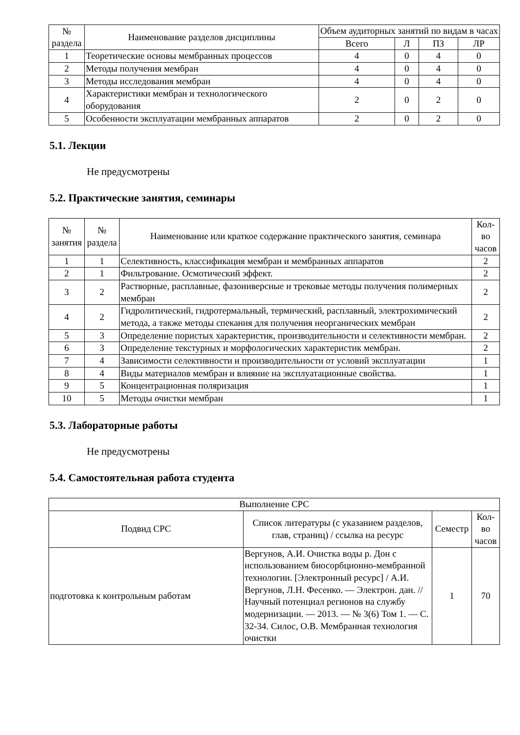| № раздела | Наименование разделов дисциплины | Объем аудиторных занятий по видам в часах | | | |
| --- | --- | --- | --- | --- | --- |
| | | Всего | Л | ПЗ | ЛР |
| 1 | Теоретические основы мембранных процессов | 4 | 0 | 4 | 0 |
| 2 | Методы получения мембран | 4 | 0 | 4 | 0 |
| 3 | Методы исследования мембран | 4 | 0 | 4 | 0 |
| 4 | Характеристики мембран и технологического оборудования | 2 | 0 | 2 | 0 |
| 5 | Особенности эксплуатации мембранных аппаратов | 2 | 0 | 2 | 0 |
5.1. Лекции
Не предусмотрены
5.2. Практические занятия, семинары
| № занятия | № раздела | Наименование или краткое содержание практического занятия, семинара | Кол-во часов |
| --- | --- | --- | --- |
| 1 | 1 | Селективность, классификация мембран и мембранных аппаратов | 2 |
| 2 | 1 | Фильтрование. Осмотический эффект. | 2 |
| 3 | 2 | Растворные, расплавные, фазоинверсные и трековые методы получения полимерных мембран | 2 |
| 4 | 2 | Гидролитический, гидротермальный, термический, расплавный, электрохимический метода, а также методы спекания для получения неорганических мембран | 2 |
| 5 | 3 | Определение пористых характеристик, производительности и селективности мембран. | 2 |
| 6 | 3 | Определение текстурных и морфологических характеристик мембран. | 2 |
| 7 | 4 | Зависимости селективности и производительности от условий эксплуатации | 1 |
| 8 | 4 | Виды материалов мембран и влияние на эксплуатационные свойства. | 1 |
| 9 | 5 | Концентрационная поляризация | 1 |
| 10 | 5 | Методы очистки мембран | 1 |
5.3. Лабораторные работы
Не предусмотрены
5.4. Самостоятельная работа студента
| Выполнение СРС | | | |
| --- | --- | --- | --- |
| Подвид СРС | Список литературы (с указанием разделов, глав, страниц) / ссылка на ресурс | Семестр | Кол-во часов |
| подготовка к контрольным работам | Вергунов, А.И. Очистка воды р. Дон с использованием биосорбционно-мембранной технологии. [Электронный ресурс] / А.И. Вергунов, Л.Н. Фесенко. — Электрон. дан. // Научный потенциал регионов на службу модернизации. — 2013. — № 3(6) Том 1. — С. 32-34. Силос, О.В. Мембранная технология очистки | 1 | 70 |